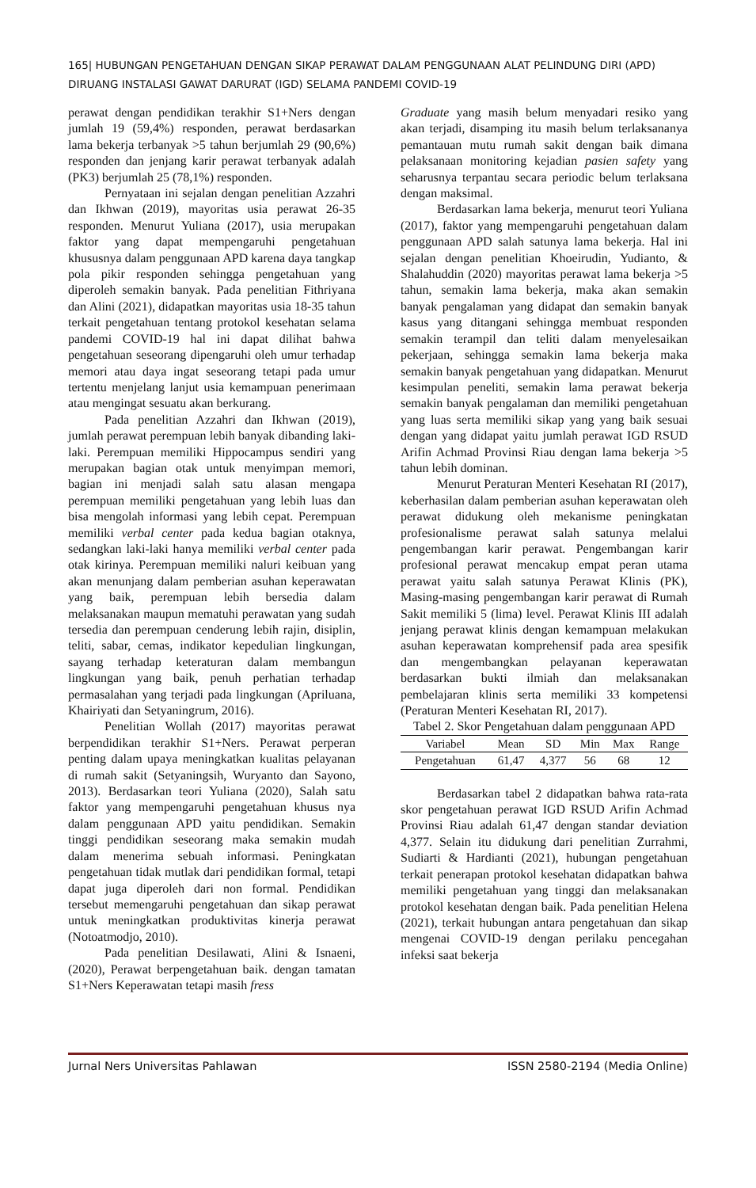165| HUBUNGAN PENGETAHUAN DENGAN SIKAP PERAWAT DALAM PENGGUNAAN ALAT PELINDUNG DIRI (APD) DIRUANG INSTALASI GAWAT DARURAT (IGD) SELAMA PANDEMI COVID-19
perawat dengan pendidikan terakhir S1+Ners dengan jumlah 19 (59,4%) responden, perawat berdasarkan lama bekerja terbanyak >5 tahun berjumlah 29 (90,6%) responden dan jenjang karir perawat terbanyak adalah (PK3) berjumlah 25 (78,1%) responden.
Pernyataan ini sejalan dengan penelitian Azzahri dan Ikhwan (2019), mayoritas usia perawat 26-35 responden. Menurut Yuliana (2017), usia merupakan faktor yang dapat mempengaruhi pengetahuan khususnya dalam penggunaan APD karena daya tangkap pola pikir responden sehingga pengetahuan yang diperoleh semakin banyak. Pada penelitian Fithriyana dan Alini (2021), didapatkan mayoritas usia 18-35 tahun terkait pengetahuan tentang protokol kesehatan selama pandemi COVID-19 hal ini dapat dilihat bahwa pengetahuan seseorang dipengaruhi oleh umur terhadap memori atau daya ingat seseorang tetapi pada umur tertentu menjelang lanjut usia kemampuan penerimaan atau mengingat sesuatu akan berkurang.
Pada penelitian Azzahri dan Ikhwan (2019), jumlah perawat perempuan lebih banyak dibanding laki-laki. Perempuan memiliki Hippocampus sendiri yang merupakan bagian otak untuk menyimpan memori, bagian ini menjadi salah satu alasan mengapa perempuan memiliki pengetahuan yang lebih luas dan bisa mengolah informasi yang lebih cepat. Perempuan memiliki verbal center pada kedua bagian otaknya, sedangkan laki-laki hanya memiliki verbal center pada otak kirinya. Perempuan memiliki naluri keibuan yang akan menunjang dalam pemberian asuhan keperawatan yang baik, perempuan lebih bersedia dalam melaksanakan maupun mematuhi perawatan yang sudah tersedia dan perempuan cenderung lebih rajin, disiplin, teliti, sabar, cemas, indikator kepedulian lingkungan, sayang terhadap keteraturan dalam membangun lingkungan yang baik, penuh perhatian terhadap permasalahan yang terjadi pada lingkungan (Apriluana, Khairiyati dan Setyaningrum, 2016).
Penelitian Wollah (2017) mayoritas perawat berpendidikan terakhir S1+Ners. Perawat perperan penting dalam upaya meningkatkan kualitas pelayanan di rumah sakit (Setyaningsih, Wuryanto dan Sayono, 2013). Berdasarkan teori Yuliana (2020), Salah satu faktor yang mempengaruhi pengetahuan khusus nya dalam penggunaan APD yaitu pendidikan. Semakin tinggi pendidikan seseorang maka semakin mudah dalam menerima sebuah informasi. Peningkatan pengetahuan tidak mutlak dari pendidikan formal, tetapi dapat juga diperoleh dari non formal. Pendidikan tersebut memengaruhi pengetahuan dan sikap perawat untuk meningkatkan produktivitas kinerja perawat (Notoatmodjo, 2010).
Pada penelitian Desilawati, Alini & Isnaeni, (2020), Perawat berpengetahuan baik. dengan tamatan S1+Ners Keperawatan tetapi masih fress
Graduate yang masih belum menyadari resiko yang akan terjadi, disamping itu masih belum terlaksananya pemantauan mutu rumah sakit dengan baik dimana pelaksanaan monitoring kejadian pasien safety yang seharusnya terpantau secara periodic belum terlaksana dengan maksimal.
Berdasarkan lama bekerja, menurut teori Yuliana (2017), faktor yang mempengaruhi pengetahuan dalam penggunaan APD salah satunya lama bekerja. Hal ini sejalan dengan penelitian Khoeirudin, Yudianto, & Shalahuddin (2020) mayoritas perawat lama bekerja >5 tahun, semakin lama bekerja, maka akan semakin banyak pengalaman yang didapat dan semakin banyak kasus yang ditangani sehingga membuat responden semakin terampil dan teliti dalam menyelesaikan pekerjaan, sehingga semakin lama bekerja maka semakin banyak pengetahuan yang didapatkan. Menurut kesimpulan peneliti, semakin lama perawat bekerja semakin banyak pengalaman dan memiliki pengetahuan yang luas serta memiliki sikap yang yang baik sesuai dengan yang didapat yaitu jumlah perawat IGD RSUD Arifin Achmad Provinsi Riau dengan lama bekerja >5 tahun lebih dominan.
Menurut Peraturan Menteri Kesehatan RI (2017), keberhasilan dalam pemberian asuhan keperawatan oleh perawat didukung oleh mekanisme peningkatan profesionalisme perawat salah satunya melalui pengembangan karir perawat. Pengembangan karir profesional perawat mencakup empat peran utama perawat yaitu salah satunya Perawat Klinis (PK), Masing-masing pengembangan karir perawat di Rumah Sakit memiliki 5 (lima) level. Perawat Klinis III adalah jenjang perawat klinis dengan kemampuan melakukan asuhan keperawatan komprehensif pada area spesifik dan mengembangkan pelayanan keperawatan berdasarkan bukti ilmiah dan melaksanakan pembelajaran klinis serta memiliki 33 kompetensi (Peraturan Menteri Kesehatan RI, 2017).
Tabel 2. Skor Pengetahuan dalam penggunaan APD
| Variabel | Mean | SD | Min | Max | Range |
| --- | --- | --- | --- | --- | --- |
| Pengetahuan | 61,47 | 4,377 | 56 | 68 | 12 |
Berdasarkan tabel 2 didapatkan bahwa rata-rata skor pengetahuan perawat IGD RSUD Arifin Achmad Provinsi Riau adalah 61,47 dengan standar deviation 4,377. Selain itu didukung dari penelitian Zurrahmi, Sudiarti & Hardianti (2021), hubungan pengetahuan terkait penerapan protokol kesehatan didapatkan bahwa memiliki pengetahuan yang tinggi dan melaksanakan protokol kesehatan dengan baik. Pada penelitian Helena (2021), terkait hubungan antara pengetahuan dan sikap mengenai COVID-19 dengan perilaku pencegahan infeksi saat bekerja
Jurnal Ners Universitas Pahlawan ISSN 2580-2194 (Media Online)